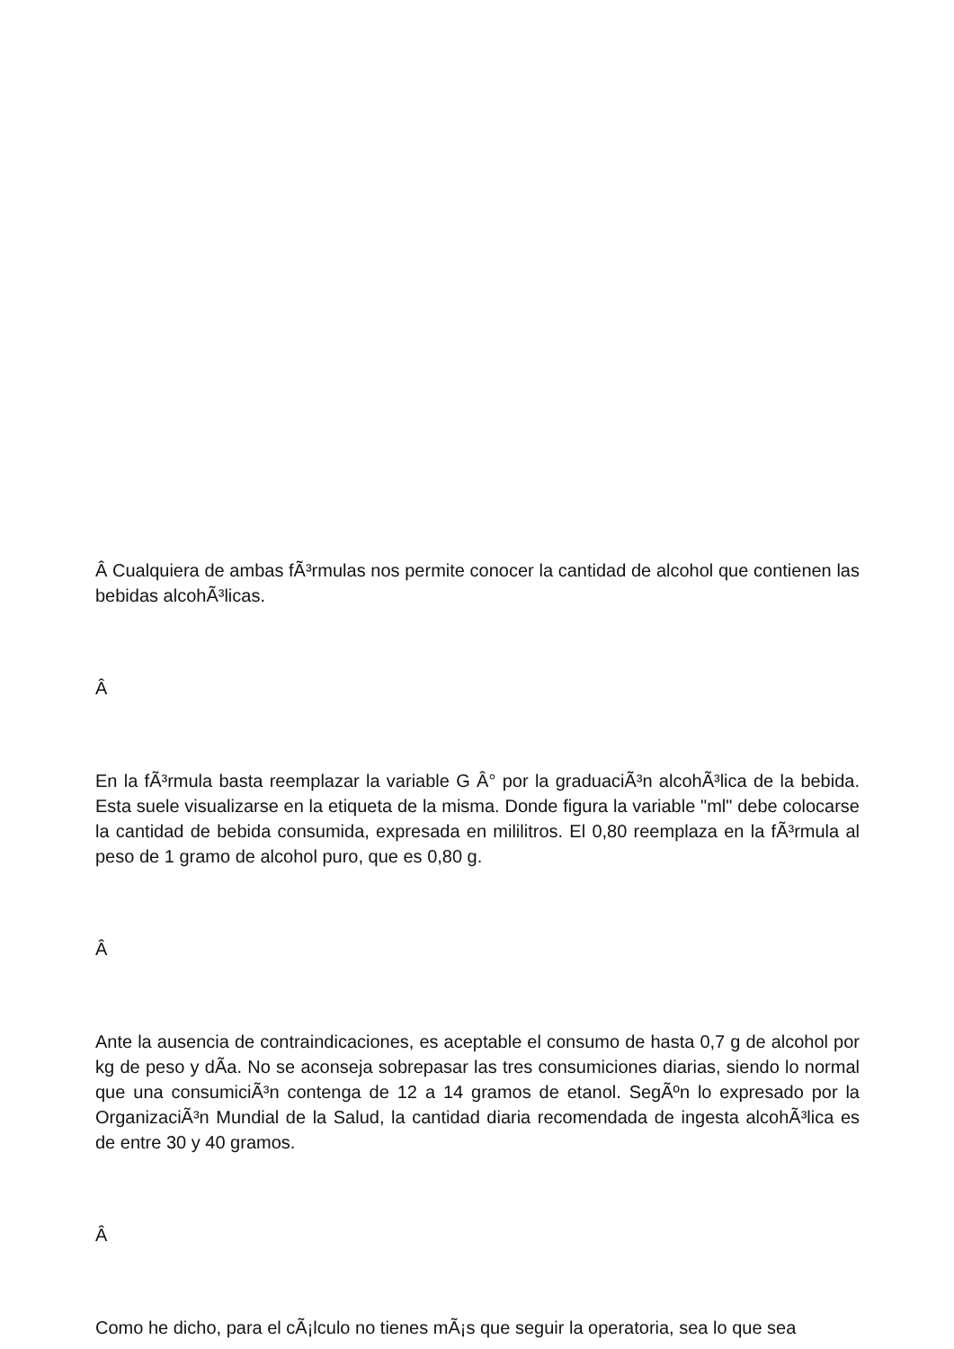Â Cualquiera de ambas fÃ³rmulas nos permite conocer la cantidad de alcohol que contienen las bebidas alcohÃ³licas.
Â
En la fÃ³rmula basta reemplazar la variable G Â° por la graduaciÃ³n alcohÃ³lica de la bebida. Esta suele visualizarse en la etiqueta de la misma. Donde figura la variable "ml" debe colocarse la cantidad de bebida consumida, expresada en mililitros. El 0,80 reemplaza en la fÃ³rmula al peso de 1 gramo de alcohol puro, que es 0,80 g.
Â
Ante la ausencia de contraindicaciones, es aceptable el consumo de hasta 0,7 g de alcohol por kg de peso y dÃ­a. No se aconseja sobrepasar las tres consumiciones diarias, siendo lo normal que una consumiciÃ³n contenga de 12 a 14 gramos de etanol. SegÃºn lo expresado por la OrganizaciÃ³n Mundial de la Salud, la cantidad diaria recomendada de ingesta alcohÃ³lica es de entre 30 y 40 gramos.
Â
Como he dicho, para el cÃ¡lculo no tienes mÃ¡s que seguir la operatoria, sea lo que sea